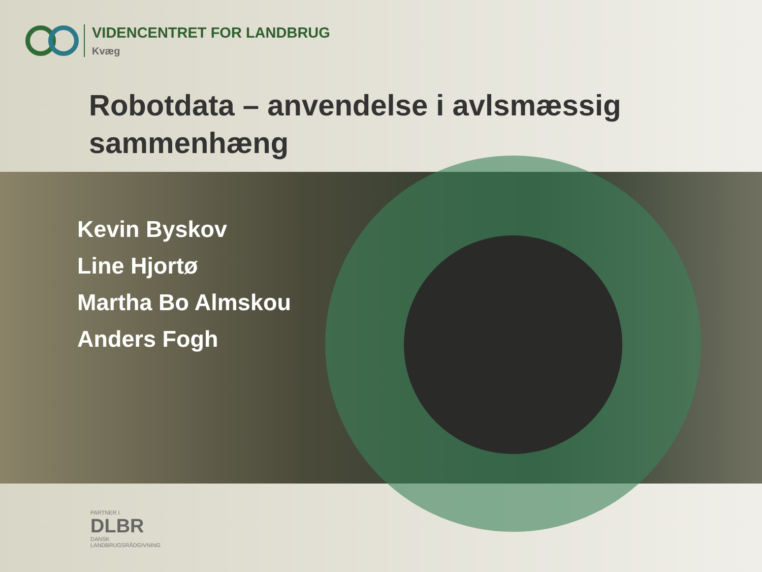VIDENCENTRET FOR LANDBRUG
Kvæg
Robotdata – anvendelse i avlsmæssig sammenhæng
Kevin Byskov
Line Hjortø
Martha Bo Almskou
Anders Fogh
PARTNER I
DLBR
DANSK
LANDBRUGSRÅDGIVNING